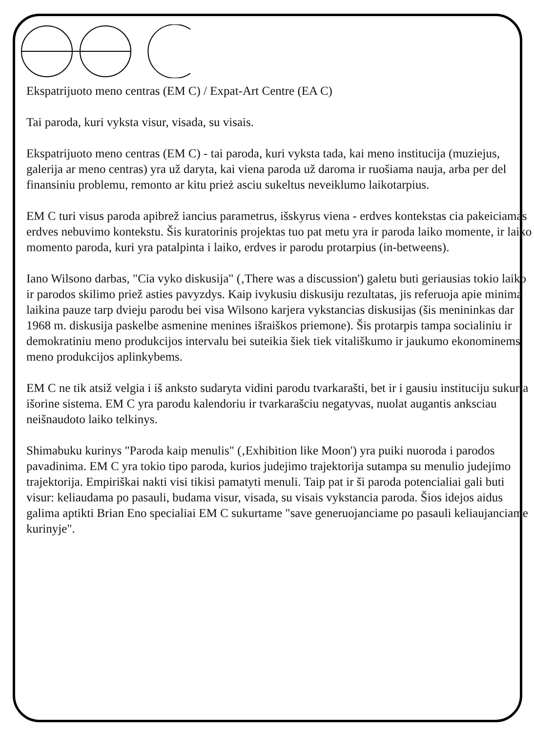Ekspatrijuoto meno centras (EM C) / Expat-Art Centre (EA C)
Tai paroda, kuri vyksta visur, visada, su visais.
Ekspatrijuoto meno centras (EM C) - tai paroda, kuri vyksta tada, kai meno institucija (muziejus, galerija ar meno centras) yra už daryta, kai viena paroda už daroma ir ruošiama nauja, arba per del finansiniu problemu, remonto ar kitu prież asciu sukeltus neveiklumo laikotarpius.
EM C turi visus paroda apibrež iancius parametrus, išskyrus viena - erdves kontekstas cia pakeiciamas erdves nebuvimo kontekstu. Šis kuratorinis projektas tuo pat metu yra ir paroda laiko momente, ir laiko momento paroda, kuri yra patalpinta i laiko, erdves ir parodu protarpius (in-betweens).
Iano Wilsono darbas, "Cia vyko diskusija" (‚There was a discussion') galetu buti geriausias tokio laiko ir parodos skilimo priež asties pavyzdys. Kaip ivykusiu diskusiju rezultatas, jis referuoja apie minima laikina pauze tarp dvieju parodu bei visa Wilsono karjera vykstancias diskusijas (šis menininkas dar 1968 m. diskusija paskelbe asmenine menines išraiškos priemone). Šis protarpis tampa socialiniu ir demokratiniu meno produkcijos intervalu bei suteikia šiek tiek vitališkumo ir jaukumo ekonominems meno produkcijos aplinkybems.
EM C ne tik atsiž velgia i iš anksto sudaryta vidini parodu tvarkarašti, bet ir i gausiu instituciju sukurta išorine sistema. EM C yra parodu kalendoriu ir tvarkarašciu negatyvas, nuolat augantis anksciau neišnaudoto laiko telkinys.
Shimabuku kurinys "Paroda kaip menulis" (‚Exhibition like Moon') yra puiki nuoroda i parodos pavadinima. EM C yra tokio tipo paroda, kurios judejimo trajektorija sutampa su menulio judejimo trajektorija. Empiriškai nakti visi tikisi pamatyti menuli. Taip pat ir ši paroda potencialiai gali buti visur: keliaudama po pasauli, budama visur, visada, su visais vykstancia paroda. Šios idejos aidus galima aptikti Brian Eno specialiai EM C sukurtame "save generuojanciame po pasauli keliaujanciame kurinyje".